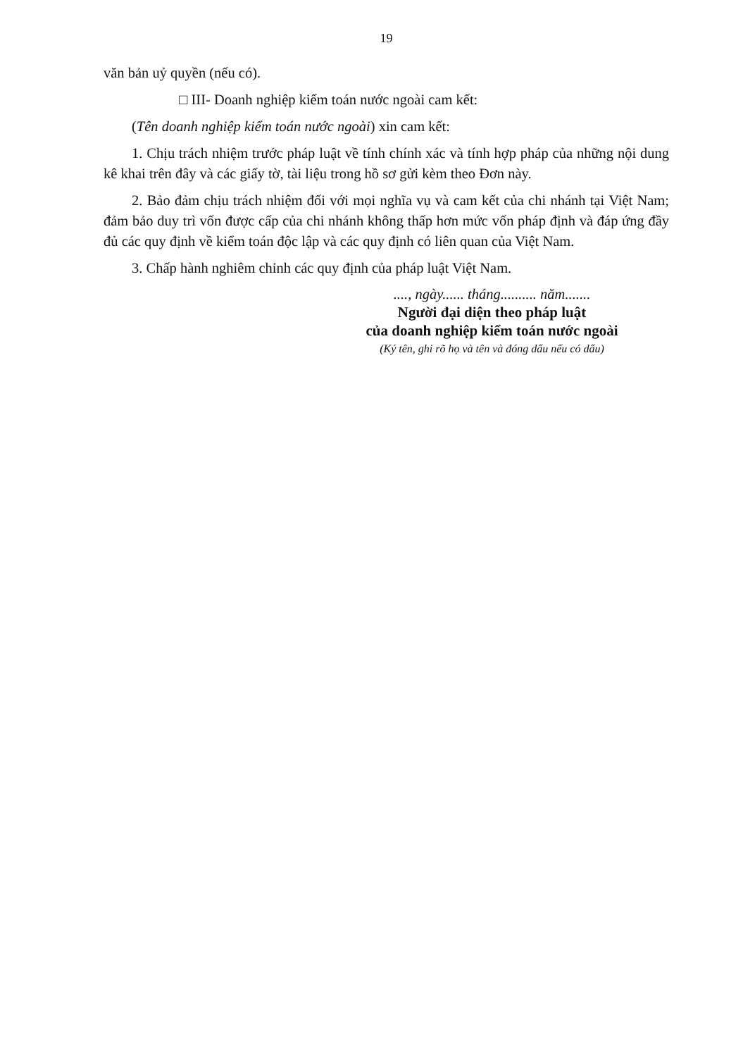19
văn bản uỷ quyền (nếu có).
□ III- Doanh nghiệp kiểm toán nước ngoài cam kết:
(Tên doanh nghiệp kiểm toán nước ngoài) xin cam kết:
1. Chịu trách nhiệm trước pháp luật về tính chính xác và tính hợp pháp của những nội dung kê khai trên đây và các giấy tờ, tài liệu trong hồ sơ gửi kèm theo Đơn này.
2. Bảo đảm chịu trách nhiệm đối với mọi nghĩa vụ và cam kết của chi nhánh tại Việt Nam; đảm bảo duy trì vốn được cấp của chi nhánh không thấp hơn mức vốn pháp định và đáp ứng đầy đủ các quy định về kiểm toán độc lập và các quy định có liên quan của Việt Nam.
3. Chấp hành nghiêm chỉnh các quy định của pháp luật Việt Nam.
...., ngày...... tháng.......... năm.......
Người đại diện theo pháp luật
của doanh nghiệp kiểm toán nước ngoài
(Ký tên, ghi rõ họ và tên và đóng dấu nếu có dấu)